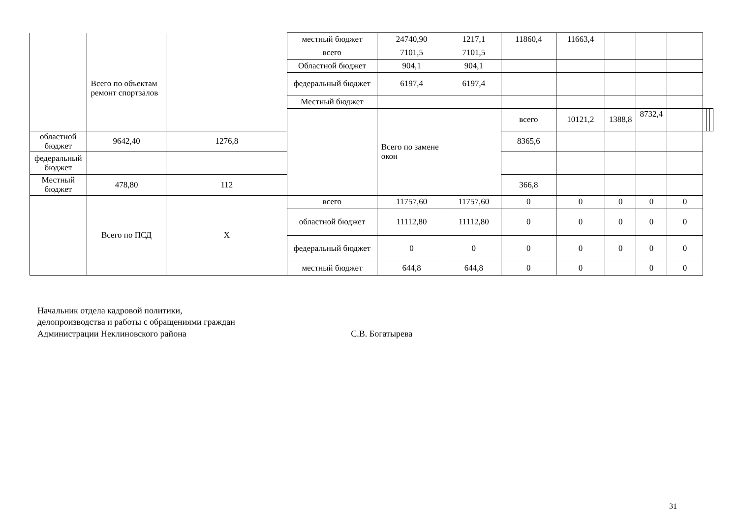| | | | местный бюджет | 24740,90 | 1217,1 | 11860,4 | 11663,4 | | | | | | |
| | Всего по объектам ремонт спортзалов | | всего | 7101,5 | 7101,5 | | | | | | | | |
| | | | Областной бюджет | 904,1 | 904,1 | | | | | | | | |
| | | | федеральный бюджет | 6197,4 | 6197,4 | | | | | | | | |
| | | | Местный бюджет | | | | | | | | | | |
| | | | | Всего по замене окон | | всего | 10121,2 | 1388,8 | 8732,4 | | | | |
| областной бюджет | 9642,40 | 1276,8 | | | | 8365,6 | | | | | | | |
| федеральный бюджет | | | | | | | | | | | | | |
| Местный бюджет | 478,80 | 112 | | | | 366,8 | | | | | | | |
| | Всего по ПСД | X | всего | 11757,60 | 11757,60 | 0 | 0 | 0 | 0 | 0 | | | |
| | | | областной бюджет | 11112,80 | 11112,80 | 0 | 0 | 0 | 0 | 0 | | | |
| | | | федеральный бюджет | 0 | 0 | 0 | 0 | 0 | 0 | 0 | | | |
| | | | местный бюджет | 644,8 | 644,8 | 0 | 0 | | 0 | 0 | | | |
Начальник отдела кадровой политики,
делопроизводства и работы с обращениями граждан
Администрации Неклиновского района С.В. Богатырева
31